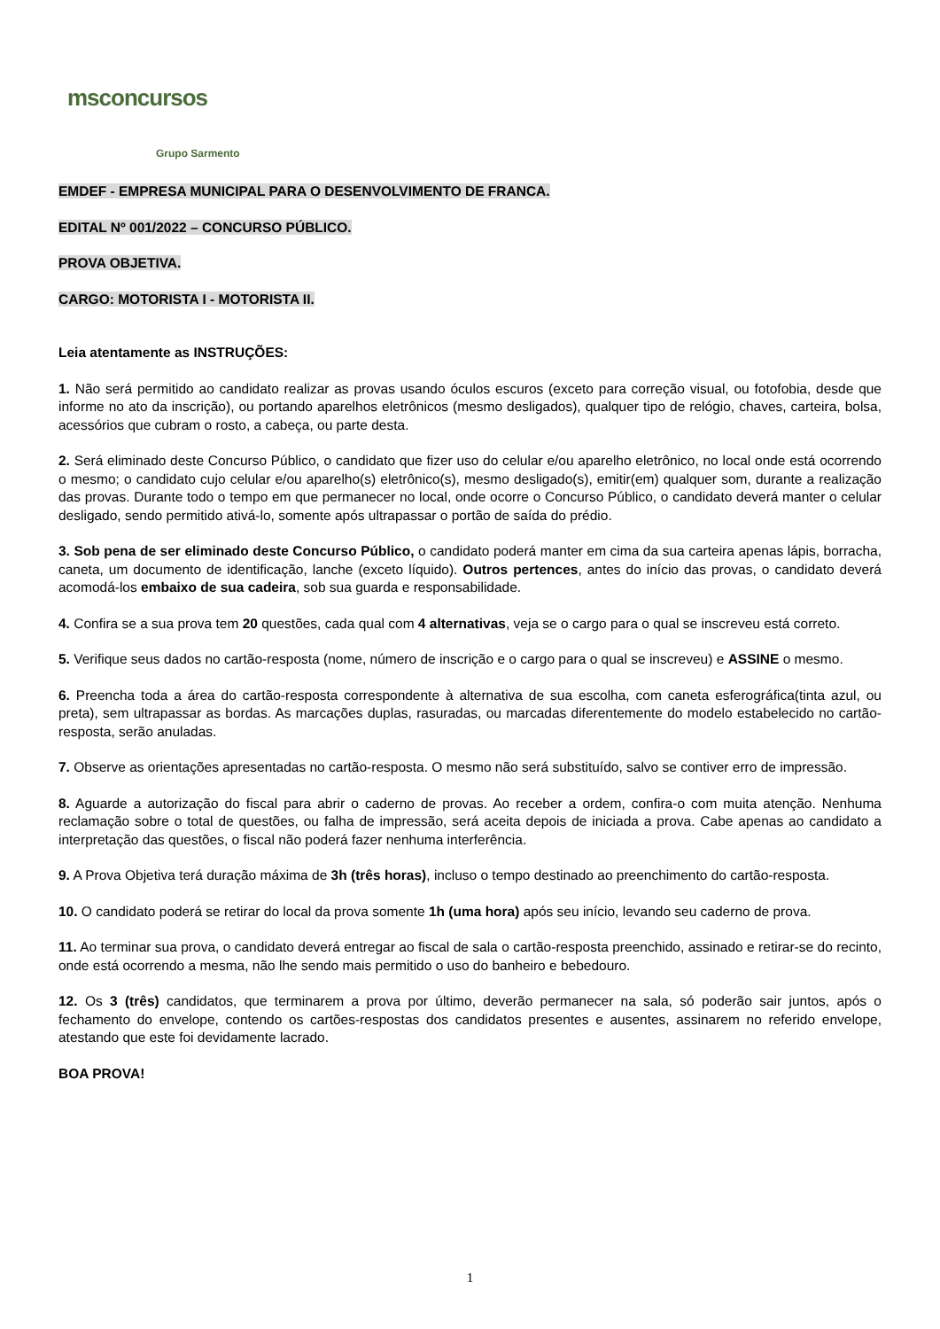msconcursos
Grupo Sarmento
EMDEF - EMPRESA MUNICIPAL PARA O DESENVOLVIMENTO DE FRANCA.
EDITAL Nº 001/2022 – CONCURSO PÚBLICO.
PROVA OBJETIVA.
CARGO: MOTORISTA I - MOTORISTA II.
Leia atentamente as INSTRUÇÕES:
1. Não será permitido ao candidato realizar as provas usando óculos escuros (exceto para correção visual, ou fotofobia, desde que informe no ato da inscrição), ou portando aparelhos eletrônicos (mesmo desligados), qualquer tipo de relógio, chaves, carteira, bolsa, acessórios que cubram o rosto, a cabeça, ou parte desta.
2. Será eliminado deste Concurso Público, o candidato que fizer uso do celular e/ou aparelho eletrônico, no local onde está ocorrendo o mesmo; o candidato cujo celular e/ou aparelho(s) eletrônico(s), mesmo desligado(s), emitir(em) qualquer som, durante a realização das provas. Durante todo o tempo em que permanecer no local, onde ocorre o Concurso Público, o candidato deverá manter o celular desligado, sendo permitido ativá-lo, somente após ultrapassar o portão de saída do prédio.
3. Sob pena de ser eliminado deste Concurso Público, o candidato poderá manter em cima da sua carteira apenas lápis, borracha, caneta, um documento de identificação, lanche (exceto líquido). Outros pertences, antes do início das provas, o candidato deverá acomodá-los embaixo de sua cadeira, sob sua guarda e responsabilidade.
4. Confira se a sua prova tem 20 questões, cada qual com 4 alternativas, veja se o cargo para o qual se inscreveu está correto.
5. Verifique seus dados no cartão-resposta (nome, número de inscrição e o cargo para o qual se inscreveu) e ASSINE o mesmo.
6. Preencha toda a área do cartão-resposta correspondente à alternativa de sua escolha, com caneta esferográfica(tinta azul, ou preta), sem ultrapassar as bordas. As marcações duplas, rasuradas, ou marcadas diferentemente do modelo estabelecido no cartão-resposta, serão anuladas.
7. Observe as orientações apresentadas no cartão-resposta. O mesmo não será substituído, salvo se contiver erro de impressão.
8. Aguarde a autorização do fiscal para abrir o caderno de provas. Ao receber a ordem, confira-o com muita atenção. Nenhuma reclamação sobre o total de questões, ou falha de impressão, será aceita depois de iniciada a prova. Cabe apenas ao candidato a interpretação das questões, o fiscal não poderá fazer nenhuma interferência.
9. A Prova Objetiva terá duração máxima de 3h (três horas), incluso o tempo destinado ao preenchimento do cartão-resposta.
10. O candidato poderá se retirar do local da prova somente 1h (uma hora) após seu início, levando seu caderno de prova.
11. Ao terminar sua prova, o candidato deverá entregar ao fiscal de sala o cartão-resposta preenchido, assinado e retirar-se do recinto, onde está ocorrendo a mesma, não lhe sendo mais permitido o uso do banheiro e bebedouro.
12. Os 3 (três) candidatos, que terminarem a prova por último, deverão permanecer na sala, só poderão sair juntos, após o fechamento do envelope, contendo os cartões-respostas dos candidatos presentes e ausentes, assinarem no referido envelope, atestando que este foi devidamente lacrado.
BOA PROVA!
1